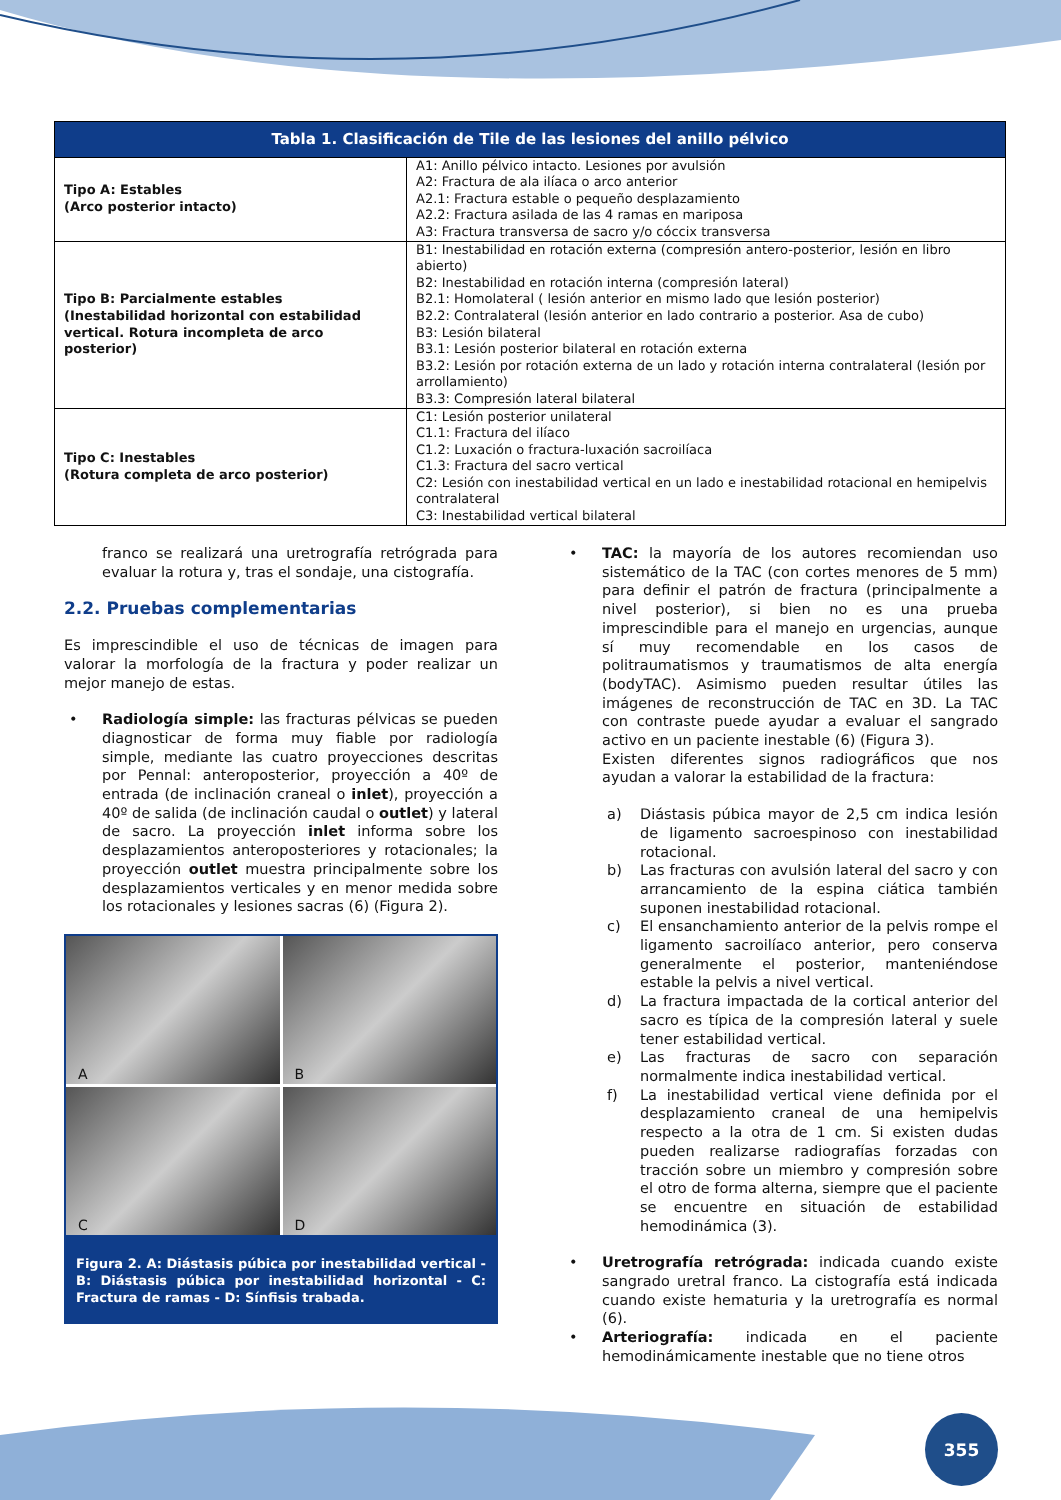| Tabla 1. Clasificación de Tile de las lesiones del anillo pélvico | |
| --- | --- |
| Tipo A: Estables (Arco posterior intacto) | A1: Anillo pélvico intacto. Lesiones por avulsión A2: Fractura de ala ilíaca o arco anterior A2.1: Fractura estable o pequeño desplazamiento A2.2: Fractura asilada de las 4 ramas en mariposa A3: Fractura transversa de sacro y/o cóccix transversa |
| Tipo B: Parcialmente estables (Inestabilidad horizontal con estabilidad vertical. Rotura incompleta de arco posterior) | B1: Inestabilidad en rotación externa (compresión antero-posterior, lesión en libro abierto) B2: Inestabilidad en rotación interna (compresión lateral) B2.1: Homolateral ( lesión anterior en mismo lado que lesión posterior) B2.2: Contralateral (lesión anterior en lado contrario a posterior. Asa de cubo) B3: Lesión bilateral B3.1: Lesión posterior bilateral en rotación externa B3.2: Lesión por rotación externa de un lado y rotación interna contralateral (lesión por arrollamiento) B3.3: Compresión lateral bilateral |
| Tipo C: Inestables (Rotura completa de arco posterior) | C1: Lesión posterior unilateral C1.1: Fractura del ilíaco C1.2: Luxación o fractura-luxación sacroilíaca C1.3: Fractura del sacro vertical C2: Lesión con inestabilidad vertical en un lado e inestabilidad rotacional en hemipelvis contralateral C3: Inestabilidad vertical bilateral |
franco se realizará una uretrografía retrógrada para evaluar la rotura y, tras el sondaje, una cistografía.
2.2. Pruebas complementarias
Es imprescindible el uso de técnicas de imagen para valorar la morfología de la fractura y poder realizar un mejor manejo de estas.
• Radiología simple: las fracturas pélvicas se pueden diagnosticar de forma muy fiable por radiología simple, mediante las cuatro proyecciones descritas por Pennal: anteroposterior, proyección a 40º de entrada (de inclinación craneal o inlet), proyección a 40º de salida (de inclinación caudal o outlet) y lateral de sacro. La proyección inlet informa sobre los desplazamientos anteroposteriores y rotacionales; la proyección outlet muestra principalmente sobre los desplazamientos verticales y en menor medida sobre los rotacionales y lesiones sacras (6) (Figura 2).
A
B
C
D
Figura 2. A: Diástasis púbica por inestabilidad vertical - B: Diástasis púbica por inestabilidad horizontal - C: Fractura de ramas - D: Sínfisis trabada.
• TAC: la mayoría de los autores recomiendan uso sistemático de la TAC (con cortes menores de 5 mm) para definir el patrón de fractura (principalmente a nivel posterior), si bien no es una prueba imprescindible para el manejo en urgencias, aunque sí muy recomendable en los casos de politraumatismos y traumatismos de alta energía (bodyTAC). Asimismo pueden resultar útiles las imágenes de reconstrucción de TAC en 3D. La TAC con contraste puede ayudar a evaluar el sangrado activo en un paciente inestable (6) (Figura 3).
Existen diferentes signos radiográficos que nos ayudan a valorar la estabilidad de la fractura:
a) Diástasis púbica mayor de 2,5 cm indica lesión de ligamento sacroespinoso con inestabilidad rotacional.
b) Las fracturas con avulsión lateral del sacro y con arrancamiento de la espina ciática también suponen inestabilidad rotacional.
c) El ensanchamiento anterior de la pelvis rompe el ligamento sacroilíaco anterior, pero conserva generalmente el posterior, manteniéndose estable la pelvis a nivel vertical.
d) La fractura impactada de la cortical anterior del sacro es típica de la compresión lateral y suele tener estabilidad vertical.
e) Las fracturas de sacro con separación normalmente indica inestabilidad vertical.
f) La inestabilidad vertical viene definida por el desplazamiento craneal de una hemipelvis respecto a la otra de 1 cm. Si existen dudas pueden realizarse radiografías forzadas con tracción sobre un miembro y compresión sobre el otro de forma alterna, siempre que el paciente se encuentre en situación de estabilidad hemodinámica (3).
• Uretrografía retrógrada: indicada cuando existe sangrado uretral franco. La cistografía está indicada cuando existe hematuria y la uretrografía es normal (6).
• Arteriografía: indicada en el paciente hemodinámicamente inestable que no tiene otros
355